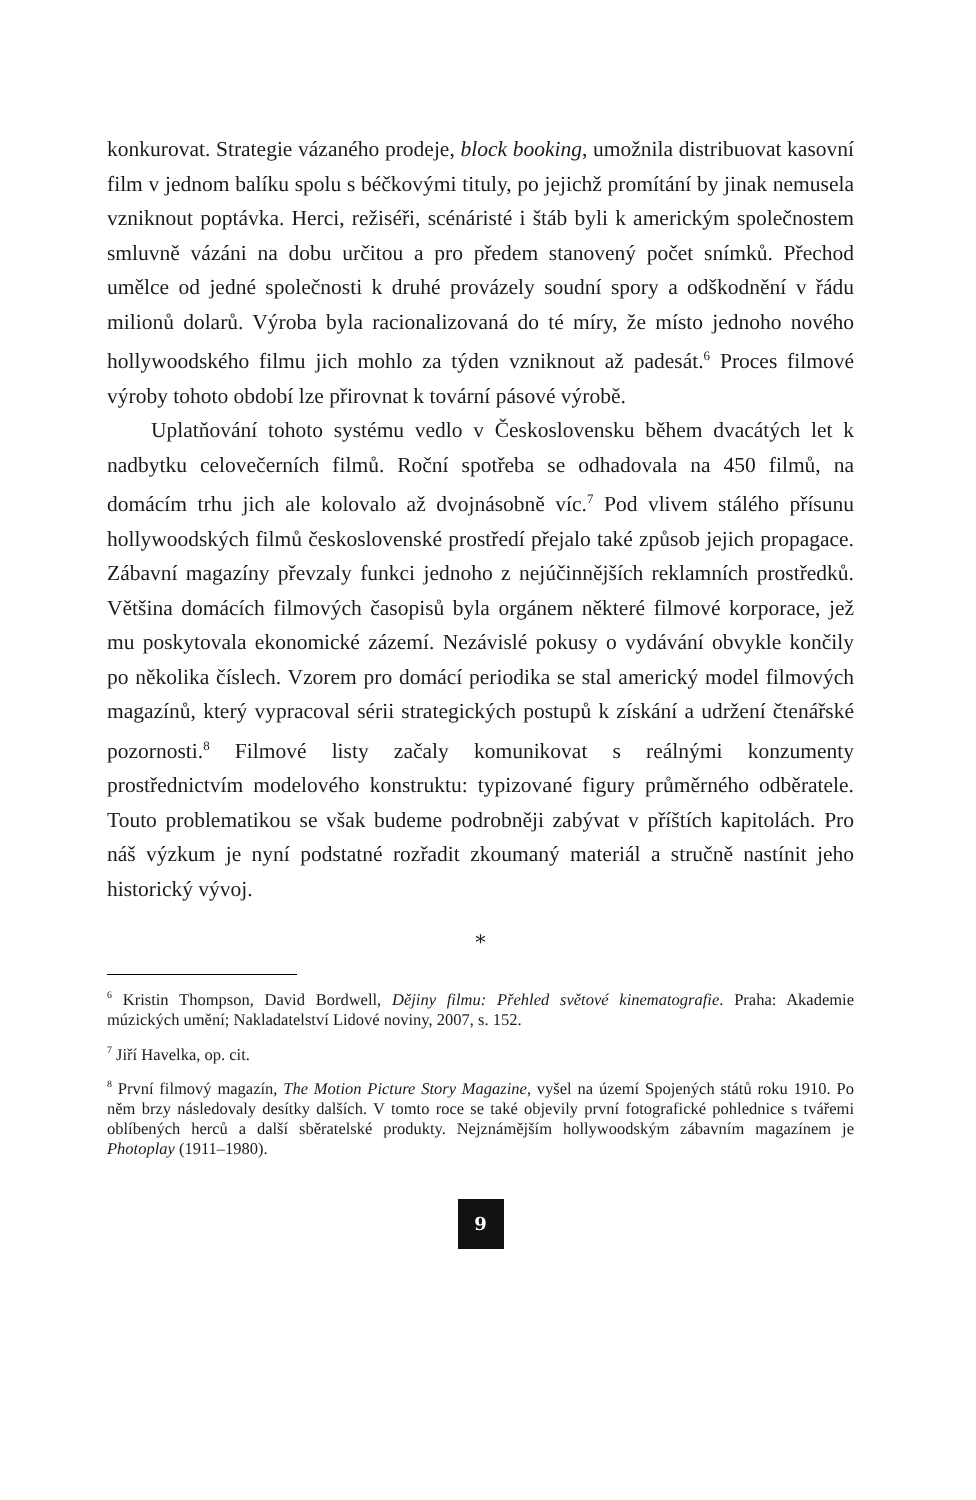konkurovat. Strategie vázaného prodeje, block booking, umožnila distribuovat kasovní film v jednom balíku spolu s béčkovými tituly, po jejichž promítání by jinak nemusela vzniknout poptávka. Herci, režiséři, scénáristé i štáb byli k americkým společnostem smluvně vázáni na dobu určitou a pro předem stanovený počet snímků. Přechod umělce od jedné společnosti k druhé provázely soudní spory a odškodnění v řádu milionů dolarů. Výroba byla racionalizovaná do té míry, že místo jednoho nového hollywoodského filmu jich mohlo za týden vzniknout až padesát.<sup>6</sup> Proces filmové výroby tohoto období lze přirovnat k tovární pásové výrobě.
Uplatňování tohoto systému vedlo v Československu během dvacátých let k nadbytku celovečerních filmů. Roční spotřeba se odhadovala na 450 filmů, na domácím trhu jich ale kolovalo až dvojnásobně víc.<sup>7</sup> Pod vlivem stálého přísunu hollywoodských filmů československé prostředí přejalo také způsob jejich propagace. Zábavní magazíny převzaly funkci jednoho z nejúčinnějších reklamních prostředků. Většina domácích filmových časopisů byla orgánem některé filmové korporace, jež mu poskytovala ekonomické zázemí. Nezávislé pokusy o vydávání obvykle končily po několika číslech. Vzorem pro domácí periodika se stal americký model filmových magazínů, který vypracoval sérii strategických postupů k získání a udržení čtenářské pozornosti.<sup>8</sup> Filmové listy začaly komunikovat s reálnými konzumenty prostřednictvím modelového konstruktu: typizované figury průměrného odběratele. Touto problematikou se však budeme podrobněji zabývat v příštích kapitolách. Pro náš výzkum je nyní podstatné rozřadit zkoumaný materiál a stručně nastínit jeho historický vývoj.
*
<sup>6</sup> Kristin Thompson, David Bordwell, Dějiny filmu: Přehled světové kinematografie. Praha: Akademie múzických umění; Nakladatelství Lidové noviny, 2007, s. 152.
<sup>7</sup> Jiří Havelka, op. cit.
<sup>8</sup> První filmový magazín, The Motion Picture Story Magazine, vyšel na území Spojených států roku 1910. Po něm brzy následovaly desítky dalších. V tomto roce se také objevily první fotografické pohlednice s tvářemi oblíbených herců a další sběratelské produkty. Nejznámějším hollywoodským zábavním magazínem je Photoplay (1911–1980).
9